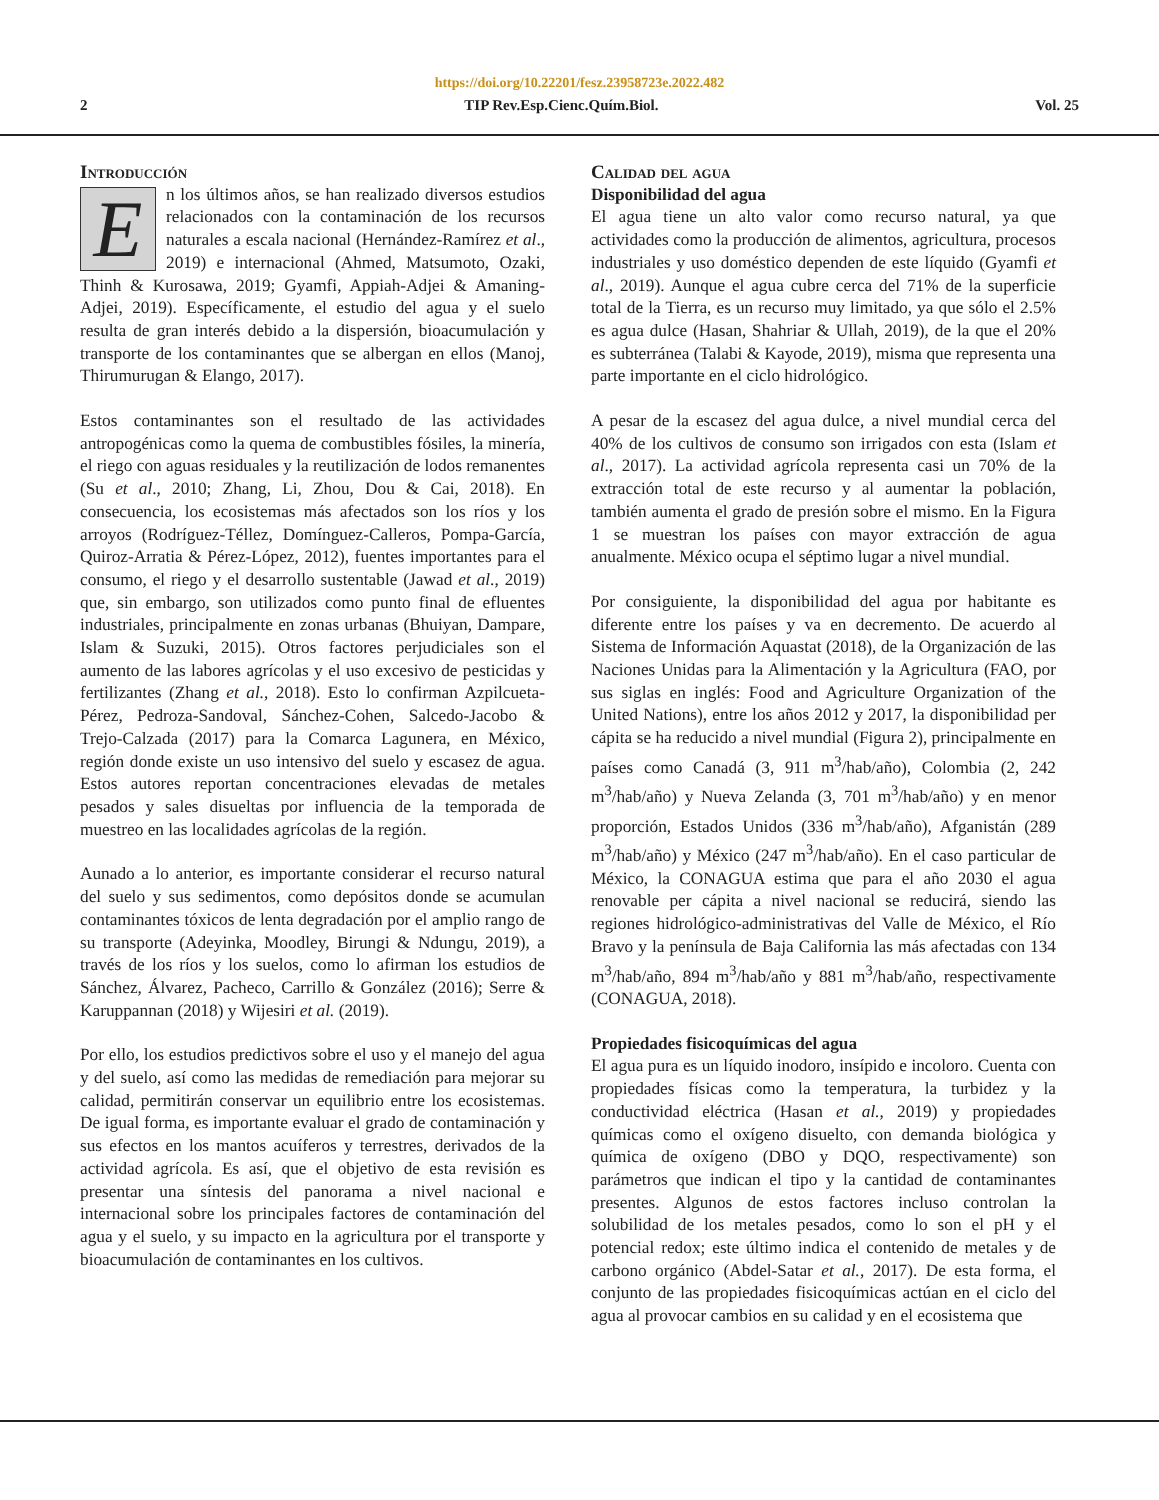https://doi.org/10.22201/fesz.23958723e.2022.482
2 TIP Rev.Esp.Cienc.Quím.Biol. Vol. 25
Introducción
En los últimos años, se han realizado diversos estudios relacionados con la contaminación de los recursos naturales a escala nacional (Hernández-Ramírez et al., 2019) e internacional (Ahmed, Matsumoto, Ozaki, Thinh & Kurosawa, 2019; Gyamfi, Appiah-Adjei & Amaning-Adjei, 2019). Específicamente, el estudio del agua y el suelo resulta de gran interés debido a la dispersión, bioacumulación y transporte de los contaminantes que se albergan en ellos (Manoj, Thirumurugan & Elango, 2017).
Estos contaminantes son el resultado de las actividades antropogénicas como la quema de combustibles fósiles, la minería, el riego con aguas residuales y la reutilización de lodos remanentes (Su et al., 2010; Zhang, Li, Zhou, Dou & Cai, 2018). En consecuencia, los ecosistemas más afectados son los ríos y los arroyos (Rodríguez-Téllez, Domínguez-Calleros, Pompa-García, Quiroz-Arratia & Pérez-López, 2012), fuentes importantes para el consumo, el riego y el desarrollo sustentable (Jawad et al., 2019) que, sin embargo, son utilizados como punto final de efluentes industriales, principalmente en zonas urbanas (Bhuiyan, Dampare, Islam & Suzuki, 2015). Otros factores perjudiciales son el aumento de las labores agrícolas y el uso excesivo de pesticidas y fertilizantes (Zhang et al., 2018). Esto lo confirman Azpilcueta-Pérez, Pedroza-Sandoval, Sánchez-Cohen, Salcedo-Jacobo & Trejo-Calzada (2017) para la Comarca Lagunera, en México, región donde existe un uso intensivo del suelo y escasez de agua. Estos autores reportan concentraciones elevadas de metales pesados y sales disueltas por influencia de la temporada de muestreo en las localidades agrícolas de la región.
Aunado a lo anterior, es importante considerar el recurso natural del suelo y sus sedimentos, como depósitos donde se acumulan contaminantes tóxicos de lenta degradación por el amplio rango de su transporte (Adeyinka, Moodley, Birungi & Ndungu, 2019), a través de los ríos y los suelos, como lo afirman los estudios de Sánchez, Álvarez, Pacheco, Carrillo & González (2016); Serre & Karuppannan (2018) y Wijesiri et al. (2019).
Por ello, los estudios predictivos sobre el uso y el manejo del agua y del suelo, así como las medidas de remediación para mejorar su calidad, permitirán conservar un equilibrio entre los ecosistemas. De igual forma, es importante evaluar el grado de contaminación y sus efectos en los mantos acuíferos y terrestres, derivados de la actividad agrícola. Es así, que el objetivo de esta revisión es presentar una síntesis del panorama a nivel nacional e internacional sobre los principales factores de contaminación del agua y el suelo, y su impacto en la agricultura por el transporte y bioacumulación de contaminantes en los cultivos.
Calidad del agua
Disponibilidad del agua
El agua tiene un alto valor como recurso natural, ya que actividades como la producción de alimentos, agricultura, procesos industriales y uso doméstico dependen de este líquido (Gyamfi et al., 2019). Aunque el agua cubre cerca del 71% de la superficie total de la Tierra, es un recurso muy limitado, ya que sólo el 2.5% es agua dulce (Hasan, Shahriar & Ullah, 2019), de la que el 20% es subterránea (Talabi & Kayode, 2019), misma que representa una parte importante en el ciclo hidrológico.
A pesar de la escasez del agua dulce, a nivel mundial cerca del 40% de los cultivos de consumo son irrigados con esta (Islam et al., 2017). La actividad agrícola representa casi un 70% de la extracción total de este recurso y al aumentar la población, también aumenta el grado de presión sobre el mismo. En la Figura 1 se muestran los países con mayor extracción de agua anualmente. México ocupa el séptimo lugar a nivel mundial.
Por consiguiente, la disponibilidad del agua por habitante es diferente entre los países y va en decremento. De acuerdo al Sistema de Información Aquastat (2018), de la Organización de las Naciones Unidas para la Alimentación y la Agricultura (FAO, por sus siglas en inglés: Food and Agriculture Organization of the United Nations), entre los años 2012 y 2017, la disponibilidad per cápita se ha reducido a nivel mundial (Figura 2), principalmente en países como Canadá (3, 911 m<sup>3</sup>/hab/año), Colombia (2, 242 m<sup>3</sup>/hab/año) y Nueva Zelanda (3, 701 m<sup>3</sup>/hab/año) y en menor proporción, Estados Unidos (336 m<sup>3</sup>/hab/año), Afganistán (289 m<sup>3</sup>/hab/año) y México (247 m<sup>3</sup>/hab/año). En el caso particular de México, la CONAGUA estima que para el año 2030 el agua renovable per cápita a nivel nacional se reducirá, siendo las regiones hidrológico-administrativas del Valle de México, el Río Bravo y la península de Baja California las más afectadas con 134 m<sup>3</sup>/hab/año, 894 m<sup>3</sup>/hab/año y 881 m<sup>3</sup>/hab/año, respectivamente (CONAGUA, 2018).
Propiedades fisicoquímicas del agua
El agua pura es un líquido inodoro, insípido e incoloro. Cuenta con propiedades físicas como la temperatura, la turbidez y la conductividad eléctrica (Hasan et al., 2019) y propiedades químicas como el oxígeno disuelto, con demanda biológica y química de oxígeno (DBO y DQO, respectivamente) son parámetros que indican el tipo y la cantidad de contaminantes presentes. Algunos de estos factores incluso controlan la solubilidad de los metales pesados, como lo son el pH y el potencial redox; este último indica el contenido de metales y de carbono orgánico (Abdel-Satar et al., 2017). De esta forma, el conjunto de las propiedades fisicoquímicas actúan en el ciclo del agua al provocar cambios en su calidad y en el ecosistema que